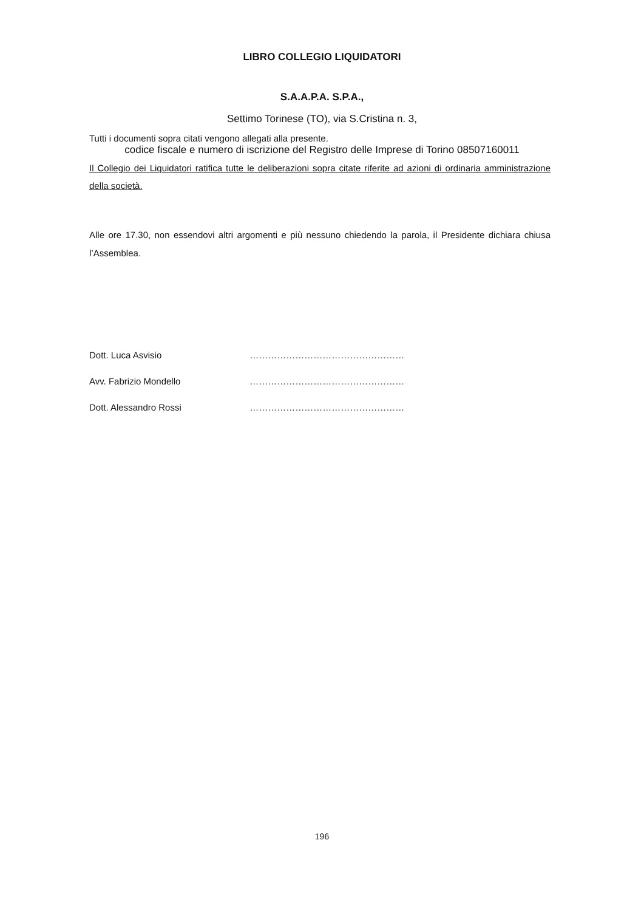LIBRO COLLEGIO LIQUIDATORI
S.A.A.P.A. S.P.A.,
Settimo Torinese (TO), via S.Cristina n. 3,
Tutti i documenti sopra citati vengono allegati alla presente.
codice fiscale e numero di iscrizione del Registro delle Imprese di Torino 08507160011
Il Collegio dei Liquidatori ratifica tutte le deliberazioni sopra citate riferite ad azioni di ordinaria amministrazione della società.
Alle ore 17.30, non essendovi altri argomenti e più nessuno chiedendo la parola, il Presidente dichiara chiusa l’Assemblea.
Dott. Luca Asvisio ……………………………………………
Avv. Fabrizio Mondello ……………………………………………
Dott. Alessandro Rossi ……………………………………………
196